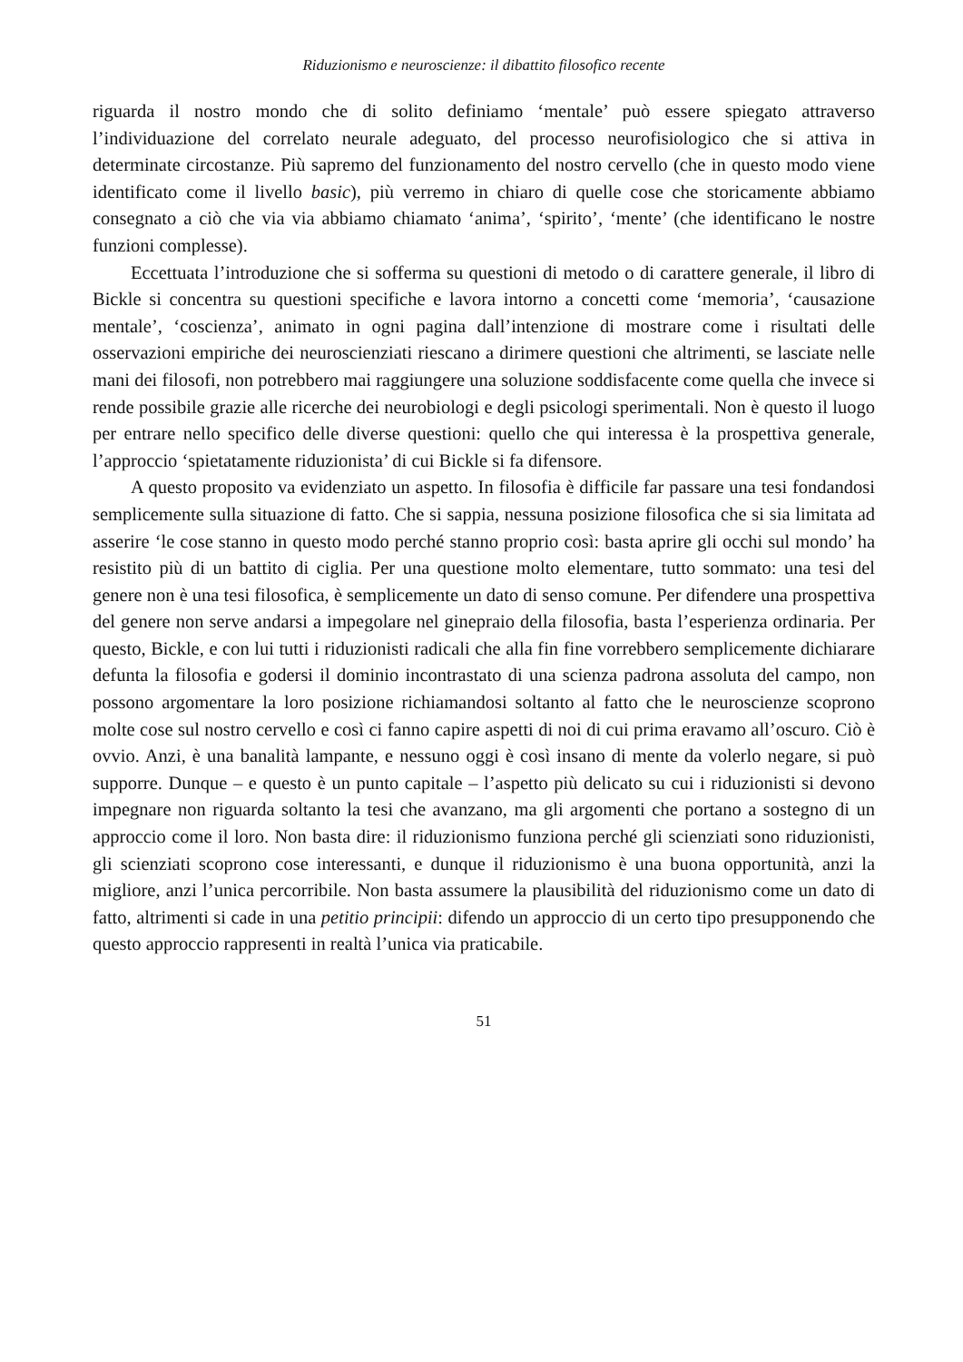Riduzionismo e neuroscienze: il dibattito filosofico recente
riguarda il nostro mondo che di solito definiamo ‘mentale’ può essere spiegato attraverso l’individuazione del correlato neurale adeguato, del processo neurofisiologico che si attiva in determinate circostanze. Più sapremo del funzionamento del nostro cervello (che in questo modo viene identificato come il livello basic), più verremo in chiaro di quelle cose che storicamente abbiamo consegnato a ciò che via via abbiamo chiamato ‘anima’, ‘spirito’, ‘mente’ (che identificano le nostre funzioni complesse).
Eccettuata l’introduzione che si sofferma su questioni di metodo o di carattere generale, il libro di Bickle si concentra su questioni specifiche e lavora intorno a concetti come ‘memoria’, ‘causazione mentale’, ‘coscienza’, animato in ogni pagina dall’intenzione di mostrare come i risultati delle osservazioni empiriche dei neuroscienziati riescano a dirimere questioni che altrimenti, se lasciate nelle mani dei filosofi, non potrebbero mai raggiungere una soluzione soddisfacente come quella che invece si rende possibile grazie alle ricerche dei neurobiologi e degli psicologi sperimentali. Non è questo il luogo per entrare nello specifico delle diverse questioni: quello che qui interessa è la prospettiva generale, l’approccio ‘spietatamente riduzionista’ di cui Bickle si fa difensore.
A questo proposito va evidenziato un aspetto. In filosofia è difficile far passare una tesi fondandosi semplicemente sulla situazione di fatto. Che si sappia, nessuna posizione filosofica che si sia limitata ad asserire ‘le cose stanno in questo modo perché stanno proprio così: basta aprire gli occhi sul mondo’ ha resistito più di un battito di ciglia. Per una questione molto elementare, tutto sommato: una tesi del genere non è una tesi filosofica, è semplicemente un dato di senso comune. Per difendere una prospettiva del genere non serve andarsi a impegolare nel ginepraio della filosofia, basta l’esperienza ordinaria. Per questo, Bickle, e con lui tutti i riduzionisti radicali che alla fin fine vorrebbero semplicemente dichiarare defunta la filosofia e godersi il dominio incontrastato di una scienza padrona assoluta del campo, non possono argomentare la loro posizione richiamandosi soltanto al fatto che le neuroscienze scoprono molte cose sul nostro cervello e così ci fanno capire aspetti di noi di cui prima eravamo all’oscuro. Ciò è ovvio. Anzi, è una banalità lampante, e nessuno oggi è così insano di mente da volerlo negare, si può supporre. Dunque – e questo è un punto capitale – l’aspetto più delicato su cui i riduzionisti si devono impegnare non riguarda soltanto la tesi che avanzano, ma gli argomenti che portano a sostegno di un approccio come il loro. Non basta dire: il riduzionismo funziona perché gli scienziati sono riduzionisti, gli scienziati scoprono cose interessanti, e dunque il riduzionismo è una buona opportunità, anzi la migliore, anzi l’unica percorribile. Non basta assumere la plausibilità del riduzionismo come un dato di fatto, altrimenti si cade in una petitio principii: difendo un approccio di un certo tipo presupponendo che questo approccio rappresenti in realtà l’unica via praticabile.
51